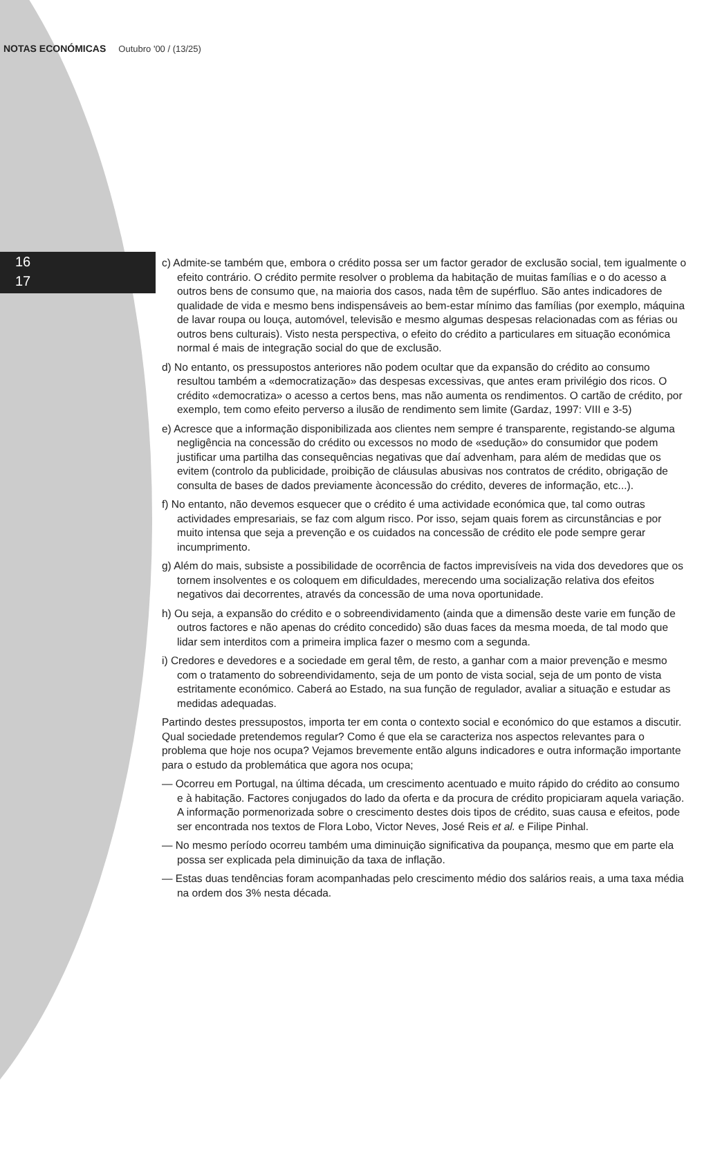NOTAS ECONÓMICAS Outubro '00 / (13/25)
16
17
c) Admite-se também que, embora o crédito possa ser um factor gerador de exclusão social, tem igualmente o efeito contrário. O crédito permite resolver o problema da habitação de muitas famílias e o do acesso a outros bens de consumo que, na maioria dos casos, nada têm de supérfluo. São antes indicadores de qualidade de vida e mesmo bens indispensáveis ao bem-estar mínimo das famílias (por exemplo, máquina de lavar roupa ou louça, automóvel, televisão e mesmo algumas despesas relacionadas com as férias ou outros bens culturais). Visto nesta perspectiva, o efeito do crédito a particulares em situação económica normal é mais de integração social do que de exclusão.
d) No entanto, os pressupostos anteriores não podem ocultar que da expansão do crédito ao consumo resultou também a «democratização» das despesas excessivas, que antes eram privilégio dos ricos. O crédito «democratiza» o acesso a certos bens, mas não aumenta os rendimentos. O cartão de crédito, por exemplo, tem como efeito perverso a ilusão de rendimento sem limite (Gardaz, 1997: VIII e 3-5)
e) Acresce que a informação disponibilizada aos clientes nem sempre é transparente, registando-se alguma negligência na concessão do crédito ou excessos no modo de «sedução» do consumidor que podem justificar uma partilha das consequências negativas que daí advenham, para além de medidas que os evitem (controlo da publicidade, proibição de cláusulas abusivas nos contratos de crédito, obrigação de consulta de bases de dados previamente àconcessão do crédito, deveres de informação, etc...).
f) No entanto, não devemos esquecer que o crédito é uma actividade económica que, tal como outras actividades empresariais, se faz com algum risco. Por isso, sejam quais forem as circunstâncias e por muito intensa que seja a prevenção e os cuidados na concessão de crédito ele pode sempre gerar incumprimento.
g) Além do mais, subsiste a possibilidade de ocorrência de factos imprevisíveis na vida dos devedores que os tornem insolventes e os coloquem em dificuldades, merecendo uma socialização relativa dos efeitos negativos dai decorrentes, através da concessão de uma nova oportunidade.
h) Ou seja, a expansão do crédito e o sobreendividamento (ainda que a dimensão deste varie em função de outros factores e não apenas do crédito concedido) são duas faces da mesma moeda, de tal modo que lidar sem interditos com a primeira implica fazer o mesmo com a segunda.
i) Credores e devedores e a sociedade em geral têm, de resto, a ganhar com a maior prevenção e mesmo com o tratamento do sobreendividamento, seja de um ponto de vista social, seja de um ponto de vista estritamente económico. Caberá ao Estado, na sua função de regulador, avaliar a situação e estudar as medidas adequadas.
Partindo destes pressupostos, importa ter em conta o contexto social e económico do que estamos a discutir. Qual sociedade pretendemos regular? Como é que ela se caracteriza nos aspectos relevantes para o problema que hoje nos ocupa? Vejamos brevemente então alguns indicadores e outra informação importante para o estudo da problemática que agora nos ocupa;
— Ocorreu em Portugal, na última década, um crescimento acentuado e muito rápido do crédito ao consumo e à habitação. Factores conjugados do lado da oferta e da procura de crédito propiciaram aquela variação. A informação pormenorizada sobre o crescimento destes dois tipos de crédito, suas causa e efeitos, pode ser encontrada nos textos de Flora Lobo, Victor Neves, José Reis et al. e Filipe Pinhal.
— No mesmo período ocorreu também uma diminuição significativa da poupança, mesmo que em parte ela possa ser explicada pela diminuição da taxa de inflação.
— Estas duas tendências foram acompanhadas pelo crescimento médio dos salários reais, a uma taxa média na ordem dos 3% nesta década.